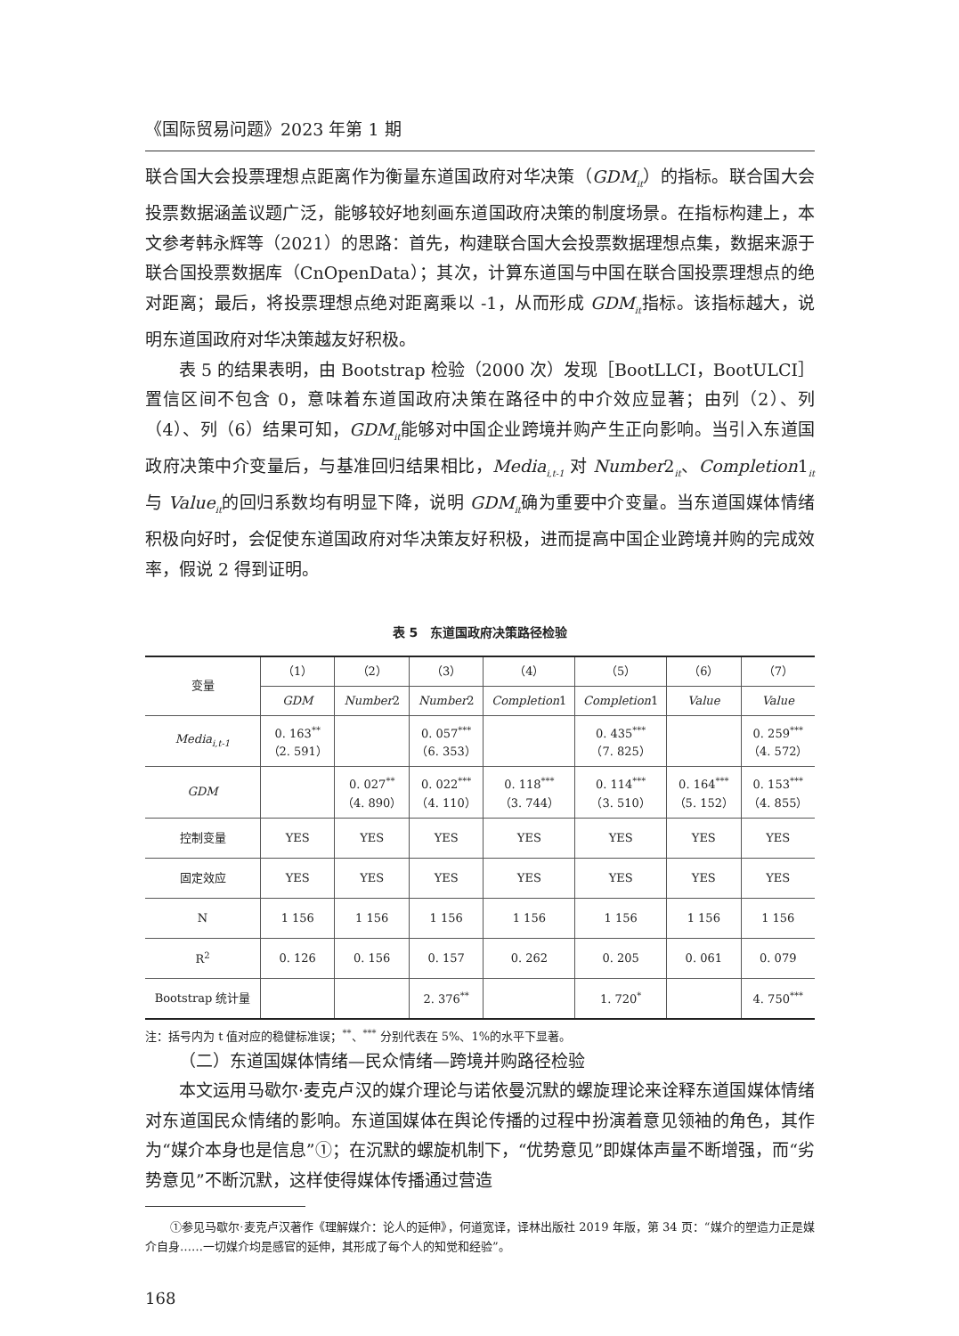《国际贸易问题》2023 年第 1 期
联合国大会投票理想点距离作为衡量东道国政府对华决策（GDM<sub>it</sub>）的指标。联合国大会投票数据涵盖议题广泛，能够较好地刻画东道国政府决策的制度场景。在指标构建上，本文参考韩永辉等（2021）的思路：首先，构建联合国大会投票数据理想点集，数据来源于联合国投票数据库（CnOpenData）；其次，计算东道国与中国在联合国投票理想点的绝对距离；最后，将投票理想点绝对距离乘以 -1，从而形成 GDM<sub>it</sub>指标。该指标越大，说明东道国政府对华决策越友好积极。
表 5 的结果表明，由 Bootstrap 检验（2000 次）发现［BootLLCI，BootULCI］置信区间不包含 0，意味着东道国政府决策在路径中的中介效应显著；由列（2）、列（4）、列（6）结果可知，GDM<sub>it</sub>能够对中国企业跨境并购产生正向影响。当引入东道国政府决策中介变量后，与基准回归结果相比，Media<sub>i,t-1</sub> 对 Number2<sub>it</sub>、Completion1<sub>it</sub>与 Value<sub>it</sub>的回归系数均有明显下降，说明 GDM<sub>it</sub>确为重要中介变量。当东道国媒体情绪积极向好时，会促使东道国政府对华决策友好积极，进而提高中国企业跨境并购的完成效率，假说 2 得到证明。
表 5　东道国政府决策路径检验
| 变量 | （1） | （2） | （3） | （4） | （5） | （6） | （7） |
| --- | --- | --- | --- | --- | --- | --- | --- |
| | GDM | Number 2 | Number 2 | Completion 1 | Completion 1 | Value | Value |
| Media<sub>i,t-1</sub> | 0. 163<sup>**</sup> （2. 591） | | 0. 057<sup>***</sup> （6. 353） | | 0. 435<sup>***</sup> （7. 825） | | 0. 259<sup>***</sup> （4. 572） |
| GDM | | 0. 027<sup>**</sup> （4. 890） | 0. 022<sup>***</sup> （4. 110） | 0. 118<sup>***</sup> （3. 744） | 0. 114<sup>***</sup> （3. 510） | 0. 164<sup>***</sup> （5. 152） | 0. 153<sup>***</sup> （4. 855） |
| 控制变量 | YES | YES | YES | YES | YES | YES | YES |
| 固定效应 | YES | YES | YES | YES | YES | YES | YES |
| N | 1 156 | 1 156 | 1 156 | 1 156 | 1 156 | 1 156 | 1 156 |
| R<sup>2</sup> | 0. 126 | 0. 156 | 0. 157 | 0. 262 | 0. 205 | 0. 061 | 0. 079 |
| Bootstrap 统计量 | | | 2. 376<sup>**</sup> | | 1. 720<sup>*</sup> | | 4. 750<sup>***</sup> |
注：括号内为 t 值对应的稳健标准误；<sup>**</sup>、<sup>***</sup> 分别代表在 5%、1%的水平下显著。
（二）东道国媒体情绪—民众情绪—跨境并购路径检验
本文运用马歇尔·麦克卢汉的媒介理论与诺依曼沉默的螺旋理论来诠释东道国媒体情绪对东道国民众情绪的影响。东道国媒体在舆论传播的过程中扮演着意见领袖的角色，其作为“媒介本身也是信息”①；在沉默的螺旋机制下，“优势意见”即媒体声量不断增强，而“劣势意见”不断沉默，这样使得媒体传播通过营造
①参见马歇尔·麦克卢汉著作《理解媒介：论人的延伸》，何道宽译，译林出版社 2019 年版，第 34 页：“媒介的塑造力正是媒介自身……一切媒介均是感官的延伸，其形成了每个人的知觉和经验”。
168